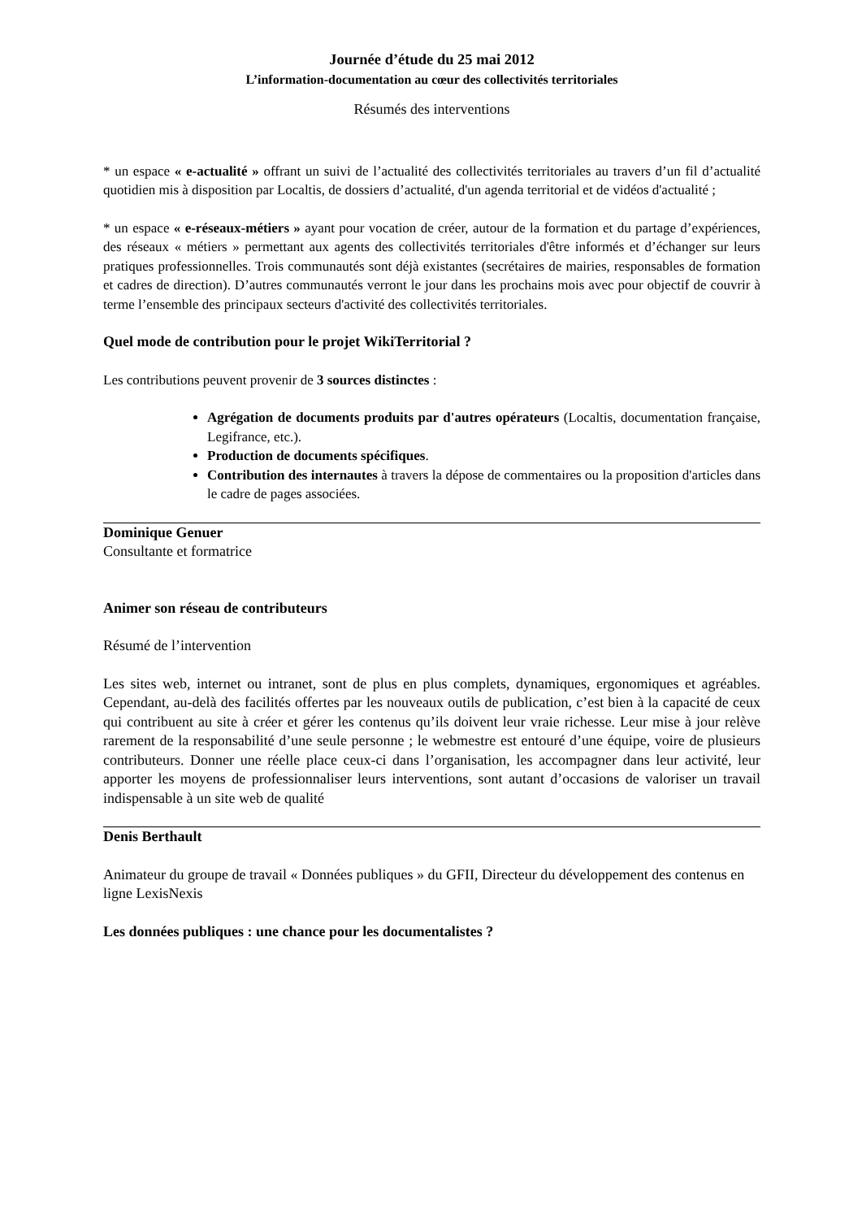Journée d’étude du 25 mai 2012
L’information-documentation au cœur des collectivités territoriales
Résumés des interventions
* un espace « e-actualité » offrant un suivi de l’actualité des collectivités territoriales au travers d’un fil d’actualité quotidien mis à disposition par Localtis, de dossiers d’actualité, d'un agenda territorial et de vidéos d'actualité ;
* un espace « e-réseaux-métiers » ayant pour vocation de créer, autour de la formation et du partage d’expériences, des réseaux « métiers » permettant aux agents des collectivités territoriales d'être informés et d’échanger sur leurs pratiques professionnelles. Trois communautés sont déjà existantes (secrétaires de mairies, responsables de formation et cadres de direction). D’autres communautés verront le jour dans les prochains mois avec pour objectif de couvrir à terme l’ensemble des principaux secteurs d'activité des collectivités territoriales.
Quel mode de contribution pour le projet WikiTerritorial ?
Les contributions peuvent provenir de 3 sources distinctes :
Agrégation de documents produits par d'autres opérateurs (Localtis, documentation française, Legifrance, etc.).
Production de documents spécifiques.
Contribution des internautes à travers la dépose de commentaires ou la proposition d'articles dans le cadre de pages associées.
Dominique Genuer
Consultante et formatrice
Animer son réseau de contributeurs
Résumé de l’intervention
Les sites web, internet ou intranet, sont de plus en plus complets, dynamiques, ergonomiques et agréables. Cependant, au-delà des facilités offertes par les nouveaux outils de publication, c’est bien à la capacité de ceux qui contribuent au site à créer et gérer les contenus qu’ils doivent leur vraie richesse. Leur mise à jour relève rarement de la responsabilité d’une seule personne ; le webmestre est entouré d’une équipe, voire de plusieurs contributeurs. Donner une réelle place ceux-ci dans l’organisation, les accompagner dans leur activité, leur apporter les moyens de professionnaliser leurs interventions, sont autant d’occasions de valoriser un travail indispensable à un site web de qualité
Denis Berthault
Animateur du groupe de travail « Données publiques » du GFII, Directeur du développement des contenus en ligne LexisNexis
Les données publiques : une chance pour les documentalistes ?